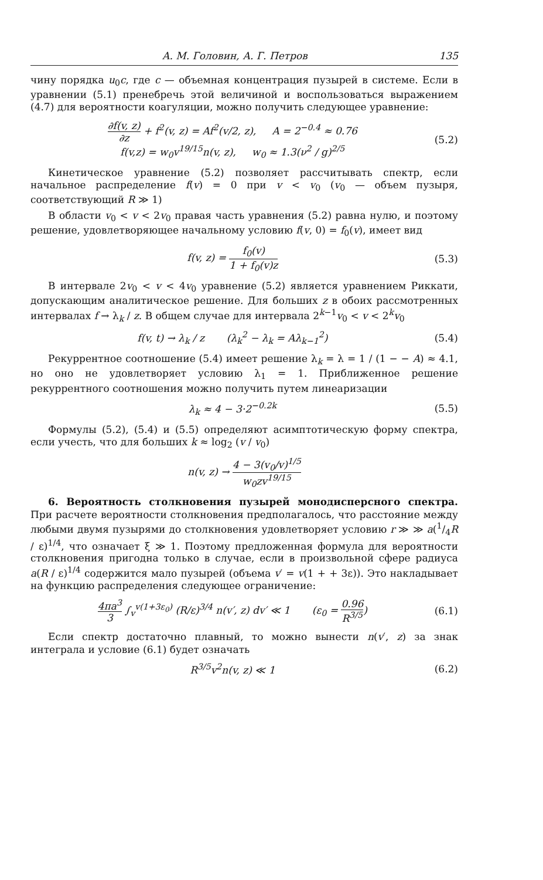А. М. Головин, А. Г. Петров 135
чину порядка u<sub>0</sub>c, где c — объемная концентрация пузырей в системе. Если в уравнении (5.1) пренебречь этой величиной и воспользоваться выражением (4.7) для вероятности коагуляции, можно получить следующее уравнение:
∂f(v, z) ∂z + f<sup>2</sup>(v, z) = Af<sup>2</sup>(v/2, z), A = 2<sup>−0.4</sup> ≈ 0.76
f(v,z) = w<sub>0</sub>v<sup>19/15</sup>n(v, z), w<sub>0</sub> ≈ 1.3(ν<sup>2</sup> / g)<sup>2/5</sup>
(5.2)
Кинетическое уравнение (5.2) позволяет рассчитывать спектр, если начальное распределение f(v) = 0 при v < v<sub>0</sub> (v<sub>0</sub> — объем пузыря, соответствующий R ≫ 1)
В области v<sub>0</sub> < v < 2v<sub>0</sub> правая часть уравнения (5.2) равна нулю, и поэтому решение, удовлетворяющее начальному условию f(v, 0) = f<sub>0</sub>(v), имеет вид
f(v, z) = f<sub>0</sub>(v) 1 + f<sub>0</sub>(v)z (5.3)
В интервале 2v<sub>0</sub> < v < 4v<sub>0</sub> уравнение (5.2) является уравнением Риккати, допускающим аналитическое решение. Для больших z в обоих рассмотренных интервалах f → λ<sub>k</sub> / z. В общем случае для интервала 2<sup>k−1</sup>v<sub>0</sub> < v < 2<sup>k</sup>v<sub>0</sub>
f(v, t) → λ<sub>k</sub> / z (λ<sub>k</sub><sup>2</sup> − λ<sub>k</sub> = Aλ<sub>k−1</sub><sup>2</sup>)
(5.4)
Рекуррентное соотношение (5.4) имеет решение λ<sub>k</sub> = λ = 1 / (1 − − A) ≈ 4.1, но оно не удовлетворяет условию λ<sub>1</sub> = 1. Приближенное решение рекуррентного соотношения можно получить путем линеаризации
λ<sub>k</sub> ≈ 4 − 3·2<sup>−0.2k</sup> (5.5)
Формулы (5.2), (5.4) и (5.5) определяют асимптотическую форму спектра, если учесть, что для больших k ≈ log<sub>2</sub> (v / v<sub>0</sub>)
n(v, z) → 4 − 3(v<sub>0</sub>/v)<sup>1/5</sup> w<sub>0</sub>zv<sup>19/15</sup>
6. Вероятность столкновения пузырей монодисперсного спектра. При расчете вероятности столкновения предполагалось, что расстояние между любыми двумя пузырями до столкновения удовлетворяет условию r ≫ ≫ a(1/4R / ε)<sup>1/4</sup>, что означает ξ ≫ 1. Поэтому предложенная формула для вероятности столкновения пригодна только в случае, если в произвольной сфере радиуса a(R / ε)<sup>1/4</sup> содержится мало пузырей (объема v′ = v(1 + + 3ε)). Это накладывает на функцию распределения следующее ограничение:
4πa<sup>3</sup> 3 ∫<sub>v</sub><sup>v(1+3ε<sub>0</sub>)</sup> (R/ε)<sup>3/4</sup> n(v′, z) dv′ ≪ 1 (ε<sub>0</sub> = 0.96 R<sup>3/5</sup>)
(6.1)
Если спектр достаточно плавный, то можно вынести n(v′, z) за знак интеграла и условие (6.1) будет означать
R<sup>3/5</sup>v<sup>2</sup>n(v, z) ≪ 1 (6.2)